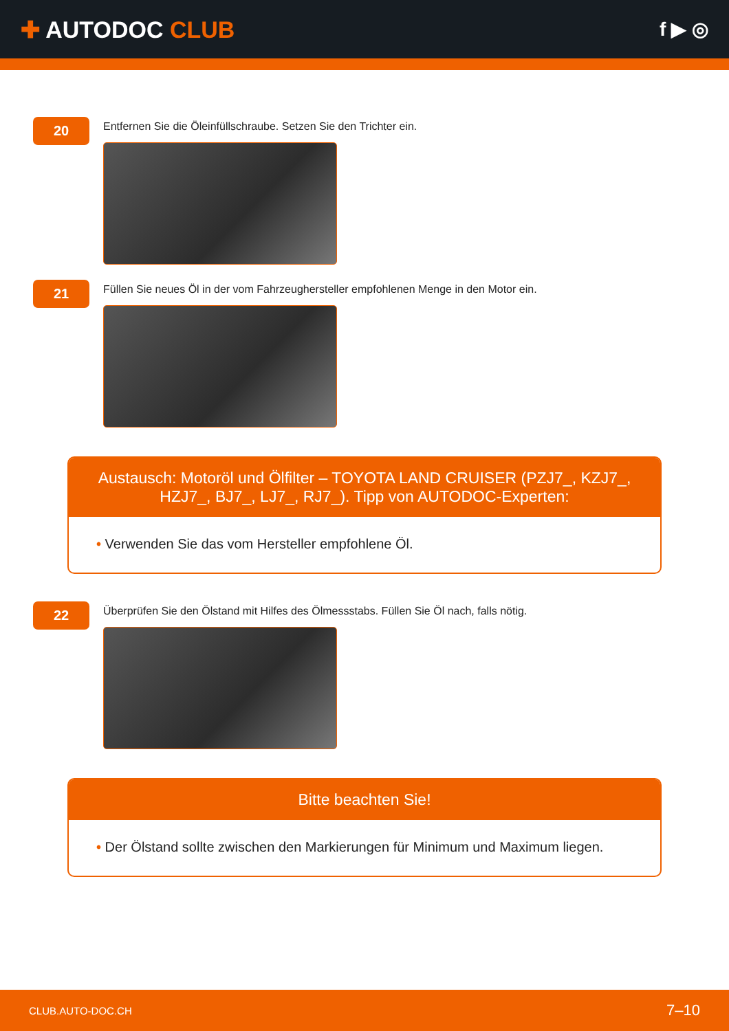✚ AUTODOC CLUB
f ▶ ◎
20
Entfernen Sie die Öleinfüllschraube. Setzen Sie den Trichter ein.
21
Füllen Sie neues Öl in der vom Fahrzeughersteller empfohlenen Menge in den Motor ein.
Austausch: Motoröl und Ölfilter – TOYOTA LAND CRUISER (PZJ7_, KZJ7_, HZJ7_, BJ7_, LJ7_, RJ7_). Tipp von AUTODOC-Experten:
• Verwenden Sie das vom Hersteller empfohlene Öl.
22
Überprüfen Sie den Ölstand mit Hilfes des Ölmessstabs. Füllen Sie Öl nach, falls nötig.
Bitte beachten Sie!
• Der Ölstand sollte zwischen den Markierungen für Minimum und Maximum liegen.
CLUB.AUTO-DOC.CH 7–10